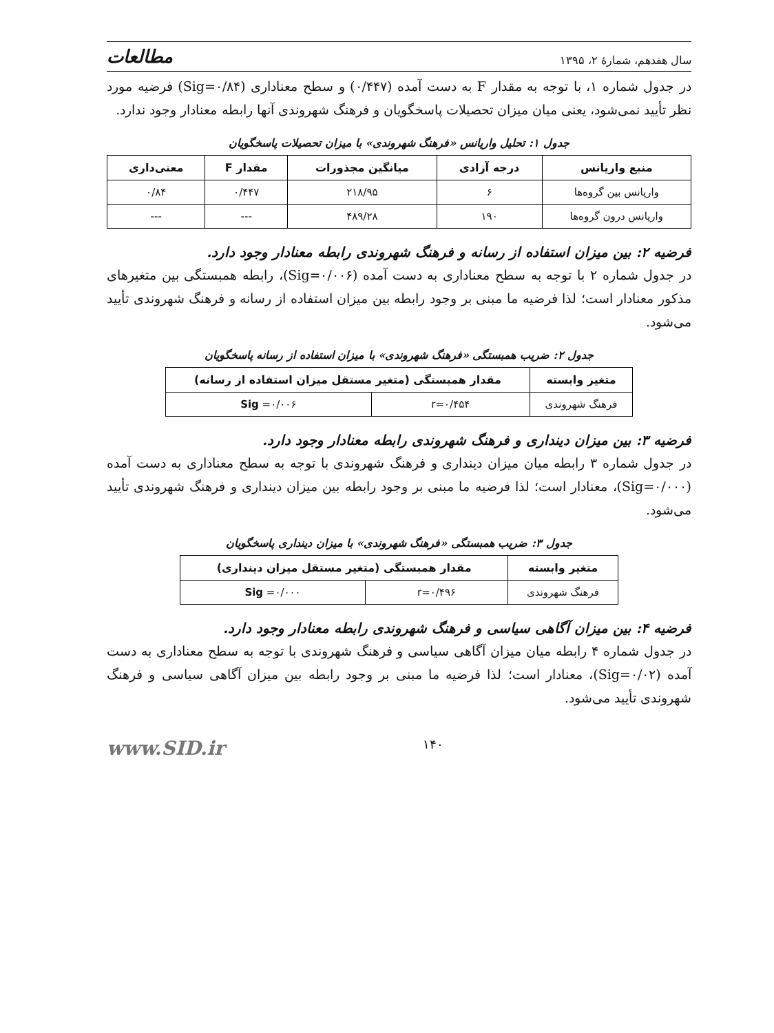سال هفدهم، شمارۀ ۲، ۱۳۹۵ مطالعات
در جدول شماره ۱، با توجه به مقدار F به دست آمده (۰/۴۴۷) و سطح معناداری (Sig=۰/۸۴) فرضیه مورد نظر تأیید نمی‌شود، یعنی میان میزان تحصیلات پاسخگویان و فرهنگ شهروندی آنها رابطه معنادار وجود ندارد.
جدول ۱: تحلیل واریانس «فرهنگ شهروندی» با میزان تحصیلات پاسخگویان
| منبع واریانس | درجه آزادی | میانگین مجذورات | مقدار F | معنی‌داری |
| --- | --- | --- | --- | --- |
| واریانس بین گروه‌ها | ۶ | ۲۱۸/۹۵ | ۰/۴۴۷ | ۰/۸۴ |
| واریانس درون گروه‌ها | ۱۹۰ | ۴۸۹/۲۸ | --- | --- |
فرضیه ۲: بین میزان استفاده از رسانه و فرهنگ شهروندی رابطه معنادار وجود دارد.
در جدول شماره ۲ با توجه به سطح معناداری به دست آمده (Sig=۰/۰۰۶)، رابطه همبستگی بین متغیرهای مذکور معنادار است؛ لذا فرضیه ما مبنی بر وجود رابطه بین میزان استفاده از رسانه و فرهنگ شهروندی تأیید می‌شود.
جدول ۲: ضریب همبستگی «فرهنگ شهروندی» با میزان استفاده از رسانه پاسخگویان
| متغیر وابسته | مقدار همبستگی (متغیر مستقل میزان استفاده از رسانه) | |
| --- | --- | --- |
| فرهنگ شهروندی | r=۰/۴۵۴ | Sig =۰/۰۰۶ |
فرضیه ۳: بین میزان دینداری و فرهنگ شهروندی رابطه معنادار وجود دارد.
در جدول شماره ۳ رابطه میان میزان دینداری و فرهنگ شهروندی با توجه به سطح معناداری به دست آمده (Sig=۰/۰۰۰)، معنادار است؛ لذا فرضیه ما مبنی بر وجود رابطه بین میزان دینداری و فرهنگ شهروندی تأیید می‌شود.
جدول ۳: ضریب همبستگی «فرهنگ شهروندی» با میزان دینداری پاسخگویان
| متغیر وابسته | مقدار همبستگی (متغیر مستقل میزان دینداری) | |
| --- | --- | --- |
| فرهنگ شهروندی | r=۰/۴۹۶ | Sig =۰/۰۰۰ |
فرضیه ۴: بین میزان آگاهی سیاسی و فرهنگ شهروندی رابطه معنادار وجود دارد.
در جدول شماره ۴ رابطه میان میزان آگاهی سیاسی و فرهنگ شهروندی با توجه به سطح معناداری به دست آمده (Sig=۰/۰۲)، معنادار است؛ لذا فرضیه ما مبنی بر وجود رابطه بین میزان آگاهی سیاسی و فرهنگ شهروندی تأیید می‌شود.
۱۴۰ www.SID.ir